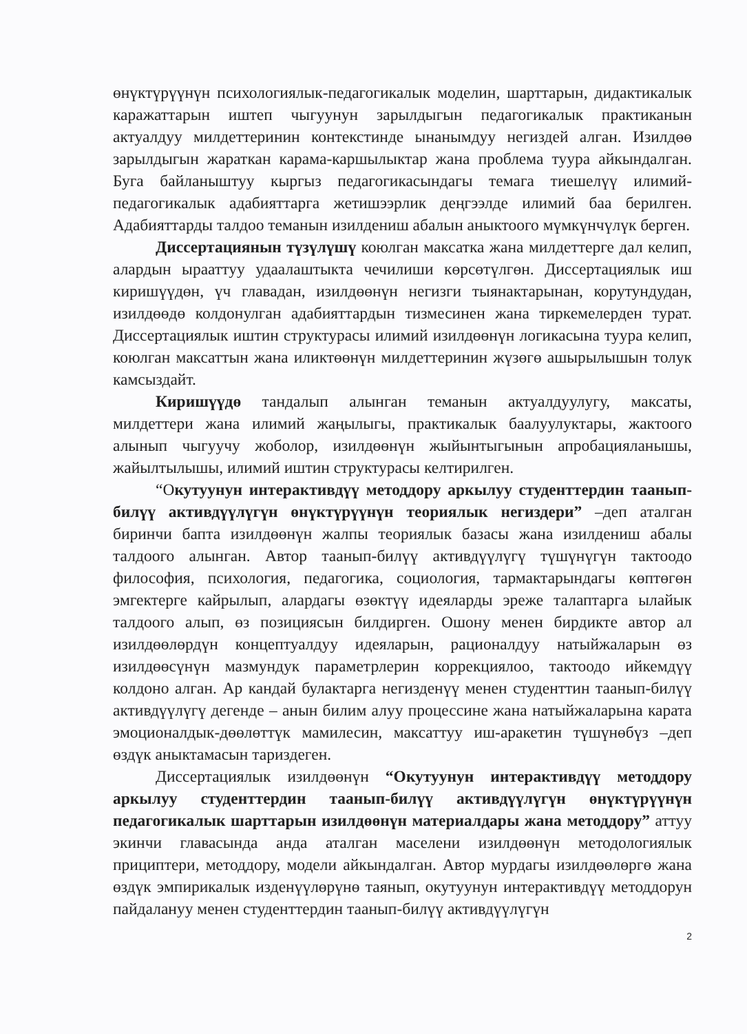өнүктүрүүнүн психологиялык-педагогикалык моделин, шарттарын, дидактикалык каражаттарын иштеп чыгуунун зарылдыгын педагогикалык практиканын актуалдуу милдеттеринин контекстинде ынанымдуу негиздей алган. Изилдөө зарылдыгын жараткан карама-каршылыктар жана проблема туура айкындалган. Буга байланыштуу кыргыз педагогикасындагы темага тиешелүү илимий-педагогикалык адабияттарга жетишээрлик деңгээлде илимий баа берилген. Адабияттарды талдоо теманын изилдениш абалын аныктоого мүмкүнчүлүк берген.
Диссертациянын түзүлүшү коюлган максатка жана милдеттерге дал келип, алардын ырааттуу удаалаштыкта чечилиши көрсөтүлгөн. Диссертациялык иш киришүүдөн, үч главадан, изилдөөнүн негизги тыянактарынан, корутундудан, изилдөөдө колдонулган адабияттардын тизмесинен жана тиркемелерден турат. Диссертациялык иштин структурасы илимий изилдөөнүн логикасына туура келип, коюлган максаттын жана иликтөөнүн милдеттеринин жүзөгө ашырылышын толук камсыздайт.
Киришүүдө тандалып алынган теманын актуалдуулугу, максаты, милдеттери жана илимий жаңылыгы, практикалык баалуулуктары, жактоого алынып чыгуучу жоболор, изилдөөнүн жыйынтыгынын апробацияланышы, жайылтылышы, илимий иштин структурасы келтирилген.
“Окутуунун интерактивдүү методдору аркылуу студенттердин таанып-билүү активдүүлүгүн өнүктүрүүнүн теориялык негиздери” –деп аталган биринчи бапта изилдөөнүн жалпы теориялык базасы жана изилдениш абалы талдоого алынган. Автор таанып-билүү активдүүлүгү түшүнүгүн тактоодо философия, психология, педагогика, социология, тармактарындагы көптөгөн эмгектерге кайрылып, алардагы өзөктүү идеяларды эреже талаптарга ылайык талдоого алып, өз позициясын билдирген. Ошону менен бирдикте автор ал изилдөөлөрдүн концептуалдуу идеяларын, рационалдуу натыйжаларын өз изилдөөсүнүн мазмундук параметрлерин коррекциялоо, тактоодо ийкемдүү колдоно алган. Ар кандай булактарга негизденүү менен студенттин таанып-билүү активдүүлүгү дегенде – анын билим алуу процессине жана натыйжаларына карата эмоционалдык-дөөлөттүк мамилесин, максаттуу иш-аракетин түшүнөбүз –деп өздүк аныктамасын тариздеген.
Диссертациялык изилдөөнүн “Окутуунун интерактивдүү методдору аркылуу студенттердин таанып-билүү активдүүлүгүн өнүктүрүүнүн педагогикалык шарттарын изилдөөнүн материалдары жана методдору” аттуу экинчи главасында анда аталган маселени изилдөөнүн методологиялык прициптери, методдору, модели айкындалган. Автор мурдагы изилдөөлөргө жана өздүк эмпирикалык изденүүлөрүнө таянып, окутуунун интерактивдүү методдорун пайдалануу менен студенттердин таанып-билүү активдүүлүгүн
2